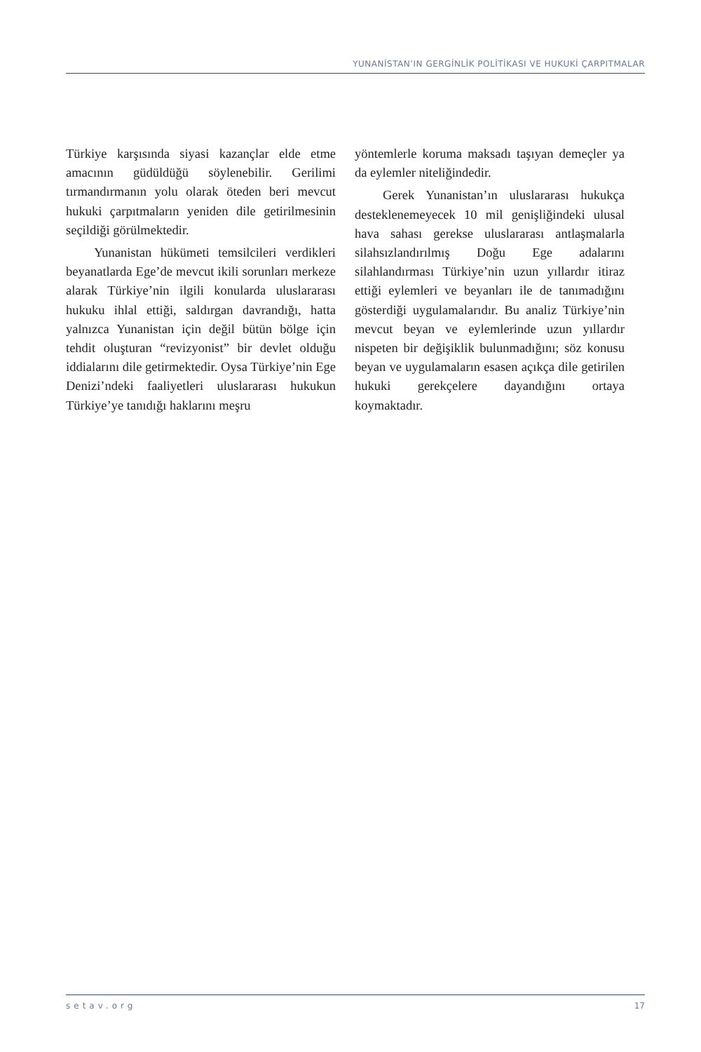YUNANİSTAN’IN GERGİNLİK POLİTİKASI VE HUKUKİ ÇARPITMALAR
Türkiye karşısında siyasi kazançlar elde etme amacının güdüldüğü söylenebilir. Gerilimi tırmandırmanın yolu olarak öteden beri mevcut hukuki çarpıtmaların yeniden dile getirilmesinin seçildiği görülmektedir.
Yunanistan hükümeti temsilcileri verdikleri beyanatlarda Ege’de mevcut ikili sorunları merkeze alarak Türkiye’nin ilgili konularda uluslararası hukuku ihlal ettiği, saldırgan davrandığı, hatta yalnızca Yunanistan için değil bütün bölge için tehdit oluşturan “revizyonist” bir devlet olduğu iddialarını dile getirmektedir. Oysa Türkiye’nin Ege Denizi’ndeki faaliyetleri uluslararası hukukun Türkiye’ye tanıdığı haklarını meşru
yöntemlerle koruma maksadı taşıyan demeçler ya da eylemler niteliğindedir.
Gerek Yunanistan’ın uluslararası hukukça desteklenemeyecek 10 mil genişliğindeki ulusal hava sahası gerekse uluslararası antlaşmalarla silahsızlandırılmış Doğu Ege adalarını silahlandırması Türkiye’nin uzun yıllardır itiraz ettiği eylemleri ve beyanları ile de tanımadığını gösterdiği uygulamalarıdır. Bu analiz Türkiye’nin mevcut beyan ve eylemlerinde uzun yıllardır nispeten bir değişiklik bulunmadığını; söz konusu beyan ve uygulamaların esasen açıkça dile getirilen hukuki gerekçelere dayandığını ortaya koymaktadır.
setav.org 17